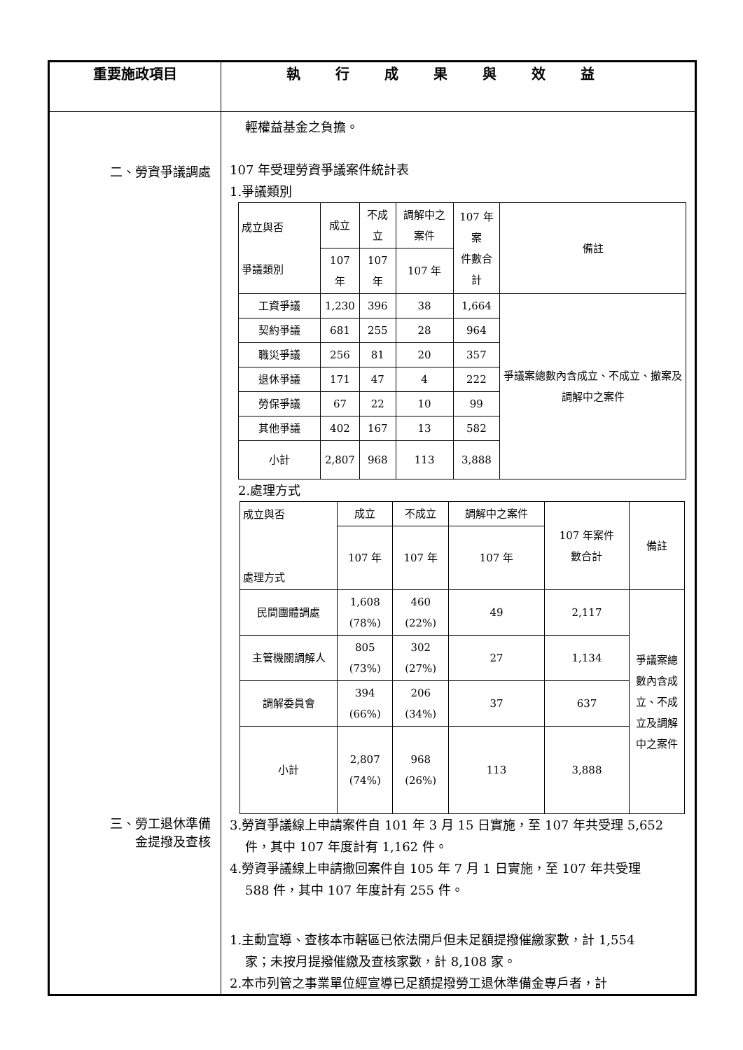| 重要施政項目 | 執行成果與效益 |
| --- | --- |
| 二、勞資爭議調處 三、勞工退休準備 金提撥及查核 | 輕權益基金之負擔。 107 年受理勞資爭議案件統計表 1.爭議類別 / 成立與否 爭議類別 / 成立 / 不成立 / 調解中之案件 / 107 年案 件數合計 / 備註 / / / 107 年 / 107 年 / 107 年 / / / / 工資爭議 / 1,230 / 396 / 38 / 1,664 / 爭議案總數內含成立、不成立、撤案及調解中之案件 / / 契約爭議 / 681 / 255 / 28 / 964 / / / 職災爭議 / 256 / 81 / 20 / 357 / / / 退休爭議 / 171 / 47 / 4 / 222 / / / 勞保爭議 / 67 / 22 / 10 / 99 / / / 其他爭議 / 402 / 167 / 13 / 582 / / / 小計 / 2,807 / 968 / 113 / 3,888 / / 2.處理方式 / 成立與否 處理方式 / 成立 / 不成立 / 調解中之案件 / 107 年案件 數合計 / 備註 / / / 107 年 / 107 年 / 107 年 / / / / 民間團體調處 / 1,608 (78%) / 460 (22%) / 49 / 2,117 / 爭議案總數內含成立、不成立及調解中之案件 / / 主管機關調解人 / 805 (73%) / 302 (27%) / 27 / 1,134 / / / 調解委員會 / 394 (66%) / 206 (34%) / 37 / 637 / / / 小計 / 2,807 (74%) / 968 (26%) / 113 / 3,888 / / 3.勞資爭議線上申請案件自 101 年 3 月 15 日實施，至 107 年共受理 5,652 件，其中 107 年度計有 1,162 件。 4.勞資爭議線上申請撤回案件自 105 年 7 月 1 日實施，至 107 年共受理 588 件，其中 107 年度計有 255 件。 1.主動宣導、查核本市轄區已依法開戶但未足額提撥催繳家數，計 1,554 家；未按月提撥催繳及查核家數，計 8,108 家。 2.本市列管之事業單位經宣導已足額提撥勞工退休準備金專戶者，計 |